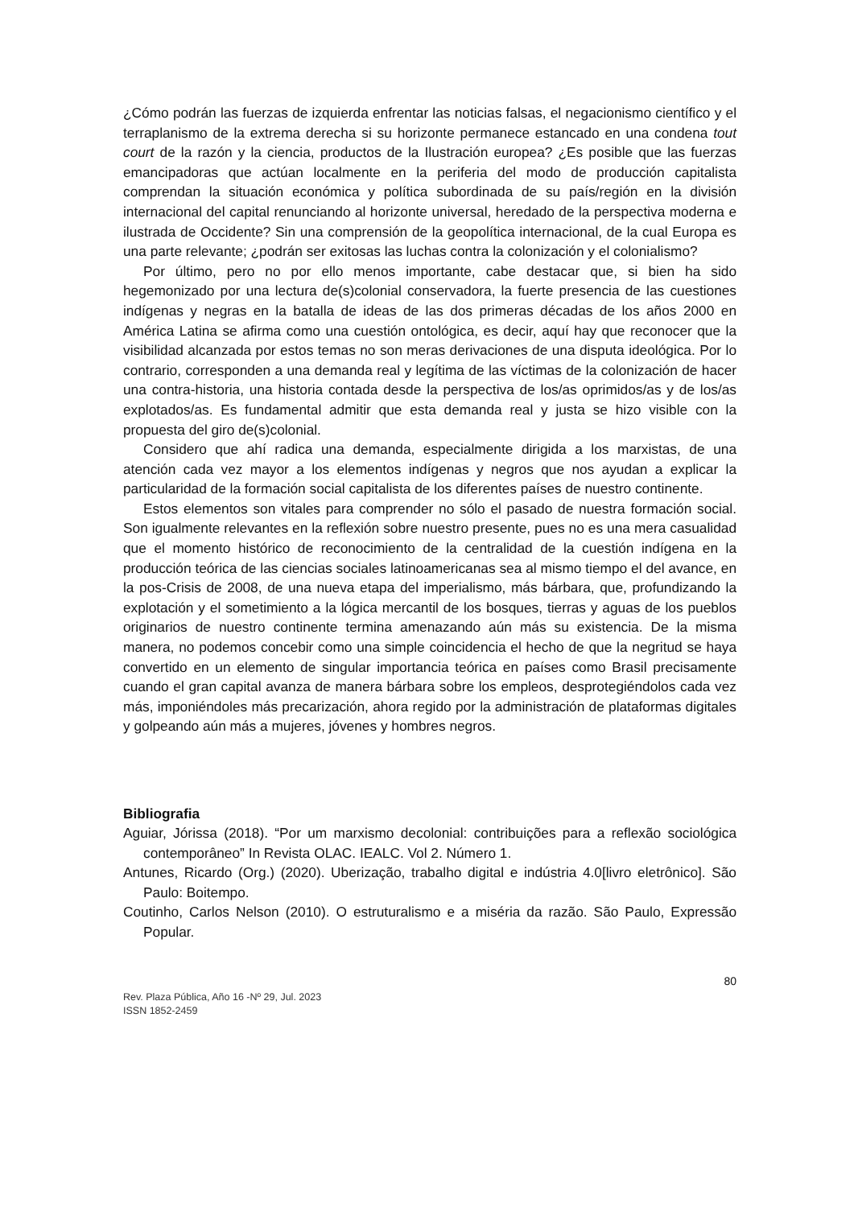¿Cómo podrán las fuerzas de izquierda enfrentar las noticias falsas, el negacionismo científico y el terraplanismo de la extrema derecha si su horizonte permanece estancado en una condena tout court de la razón y la ciencia, productos de la Ilustración europea? ¿Es posible que las fuerzas emancipadoras que actúan localmente en la periferia del modo de producción capitalista comprendan la situación económica y política subordinada de su país/región en la división internacional del capital renunciando al horizonte universal, heredado de la perspectiva moderna e ilustrada de Occidente? Sin una comprensión de la geopolítica internacional, de la cual Europa es una parte relevante; ¿podrán ser exitosas las luchas contra la colonización y el colonialismo?
Por último, pero no por ello menos importante, cabe destacar que, si bien ha sido hegemonizado por una lectura de(s)colonial conservadora, la fuerte presencia de las cuestiones indígenas y negras en la batalla de ideas de las dos primeras décadas de los años 2000 en América Latina se afirma como una cuestión ontológica, es decir, aquí hay que reconocer que la visibilidad alcanzada por estos temas no son meras derivaciones de una disputa ideológica. Por lo contrario, corresponden a una demanda real y legítima de las víctimas de la colonización de hacer una contra-historia, una historia contada desde la perspectiva de los/as oprimidos/as y de los/as explotados/as. Es fundamental admitir que esta demanda real y justa se hizo visible con la propuesta del giro de(s)colonial.
Considero que ahí radica una demanda, especialmente dirigida a los marxistas, de una atención cada vez mayor a los elementos indígenas y negros que nos ayudan a explicar la particularidad de la formación social capitalista de los diferentes países de nuestro continente.
Estos elementos son vitales para comprender no sólo el pasado de nuestra formación social. Son igualmente relevantes en la reflexión sobre nuestro presente, pues no es una mera casualidad que el momento histórico de reconocimiento de la centralidad de la cuestión indígena en la producción teórica de las ciencias sociales latinoamericanas sea al mismo tiempo el del avance, en la pos-Crisis de 2008, de una nueva etapa del imperialismo, más bárbara, que, profundizando la explotación y el sometimiento a la lógica mercantil de los bosques, tierras y aguas de los pueblos originarios de nuestro continente termina amenazando aún más su existencia. De la misma manera, no podemos concebir como una simple coincidencia el hecho de que la negritud se haya convertido en un elemento de singular importancia teórica en países como Brasil precisamente cuando el gran capital avanza de manera bárbara sobre los empleos, desprotegiéndolos cada vez más, imponiéndoles más precarización, ahora regido por la administración de plataformas digitales y golpeando aún más a mujeres, jóvenes y hombres negros.
Bibliografia
Aguiar, Jórissa (2018). “Por um marxismo decolonial: contribuições para a reflexão sociológica contemporâneo” In Revista OLAC. IEALC. Vol 2. Número 1.
Antunes, Ricardo (Org.) (2020). Uberização, trabalho digital e indústria 4.0[livro eletrônico]. São Paulo: Boitempo.
Coutinho, Carlos Nelson (2010). O estruturalismo e a miséria da razão. São Paulo, Expressão Popular.
80
Rev. Plaza Pública, Año 16 -Nº 29, Jul. 2023
ISSN 1852-2459